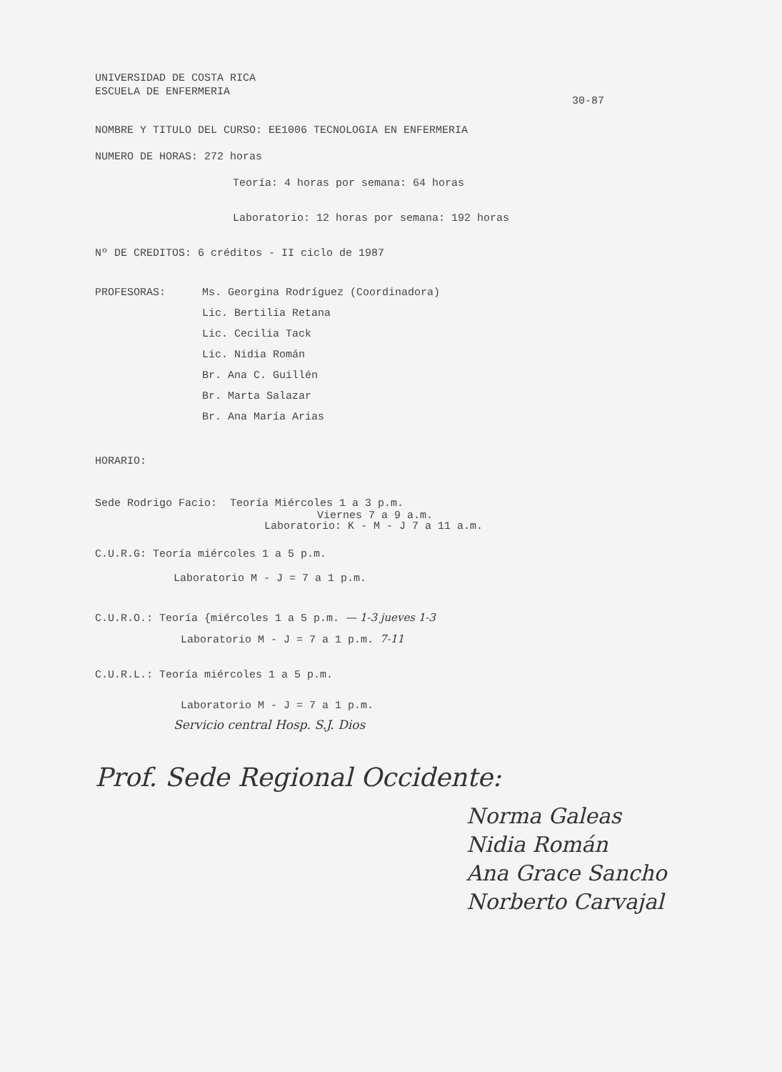UNIVERSIDAD DE COSTA RICA
ESCUELA DE ENFERMERIA
30-87
NOMBRE Y TITULO DEL CURSO: EE1006 TECNOLOGIA EN ENFERMERIA
NUMERO DE HORAS: 272 horas
Teoría: 4 horas por semana: 64 horas
Laboratorio: 12 horas por semana: 192 horas
Nº DE CREDITOS: 6 créditos - II ciclo de 1987
PROFESORAS:
Ms. Georgina Rodríguez (Coordinadora)
Lic. Bertilia Retana
Lic. Cecilia Tack
Lic. Nidia Román
Br. Ana C. Guillén
Br. Marta Salazar
Br. Ana María Arias
HORARIO:
Sede Rodrigo Facio: Teoría Miércoles 1 a 3 p.m.
Viernes 7 a 9 a.m.
Laboratorio: K - M - J 7 a 11 a.m.
C.U.R.G: Teoría miércoles 1 a 5 p.m.
Laboratorio M - J = 7 a 1 p.m.
C.U.R.O.: Teoría {miércoles 1 a 5 p.m. — 1-3 jueves 1-3
Laboratorio M - J = 7 a 1 p.m. 7-11
C.U.R.L.: Teoría miércoles 1 a 5 p.m.
Laboratorio M - J = 7 a 1 p.m.
Servicio central Hosp. S.J. Dios
Prof. Sede Regional Occidente:
Norma Galeas
Nidia Román
Ana Grace Sancho
Norberto Carvajal